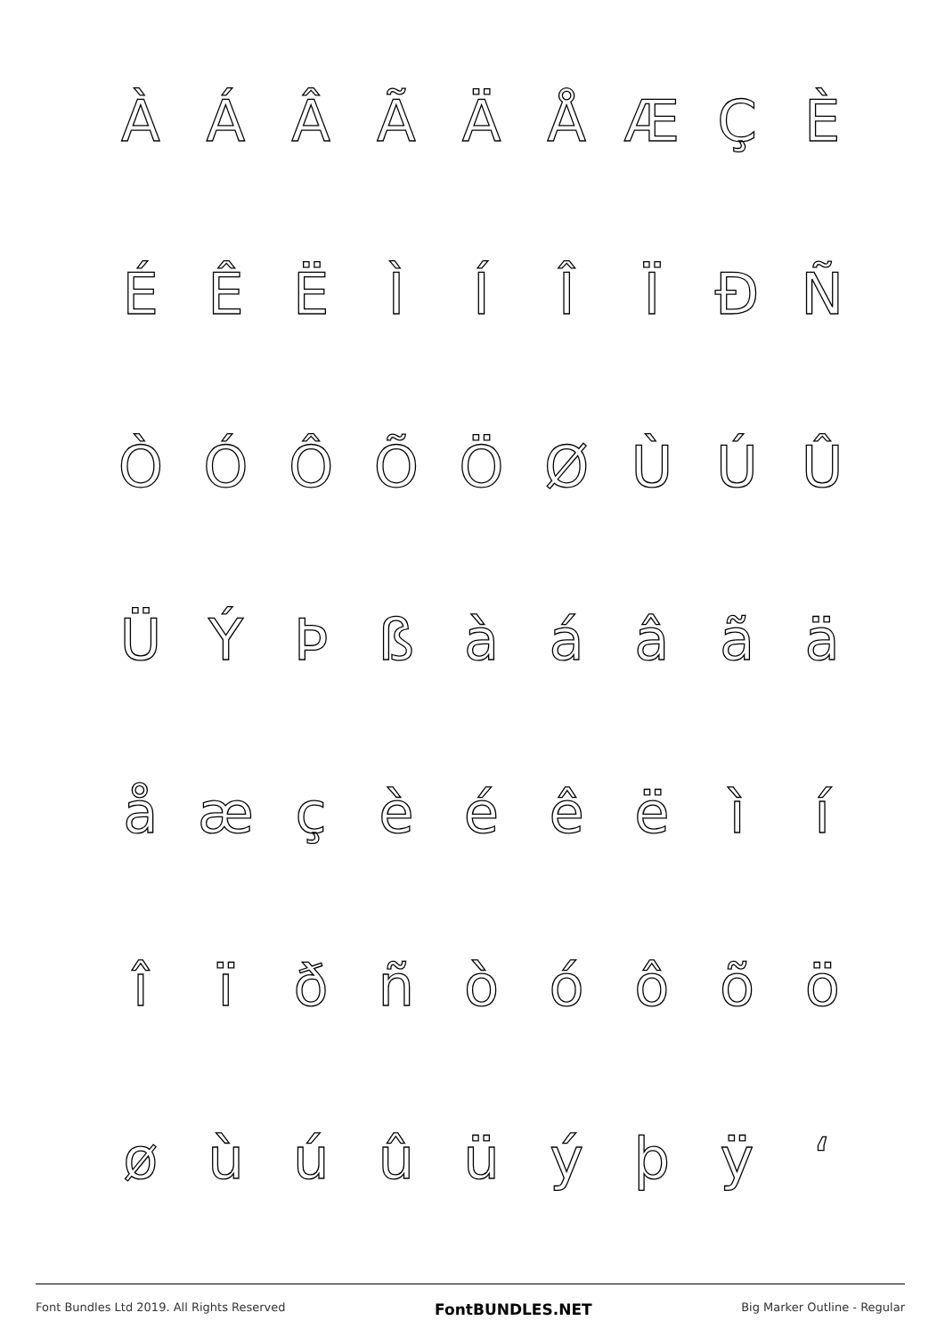À Á Â Ã Ä Å Æ Ç È
É Ê Ë Ì Í Î Ï Ð Ñ
Ò Ó Ô Õ Ö Ø Ù Ú Û
Ü Ý Þ ß à á â ã ä
å æ ç è é ê ë ì í
î ï ð ñ ò ó ô õ ö
ø ù ú û ü ý þ ÿ ‘
Font Bundles Ltd 2019. All Rights Reserved FontBUNDLES.NET Big Marker Outline - Regular